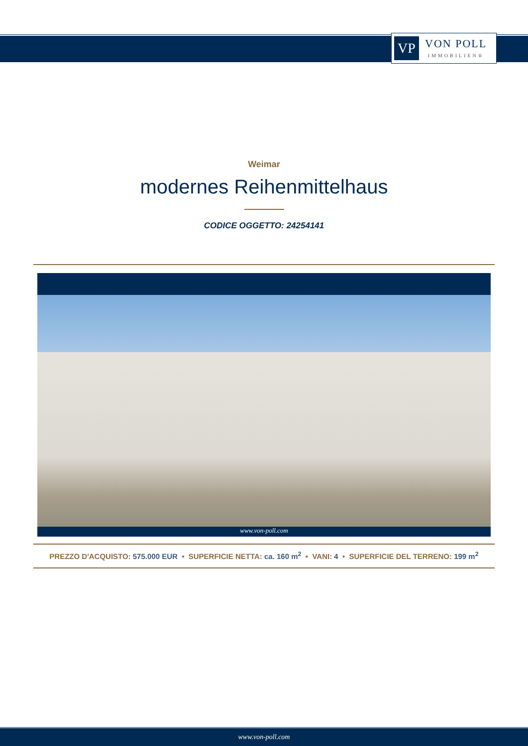VP
VON POLL
IMMOBILIEN®
Weimar
modernes Reihenmittelhaus
CODICE OGGETTO: 24254141
www.von-poll.com
PREZZO D'ACQUISTO: 575.000 EUR • SUPERFICIE NETTA: ca. 160 m<sup>2</sup> • VANI: 4 • SUPERFICIE DEL TERRENO: 199 m<sup>2</sup>
www.von-poll.com